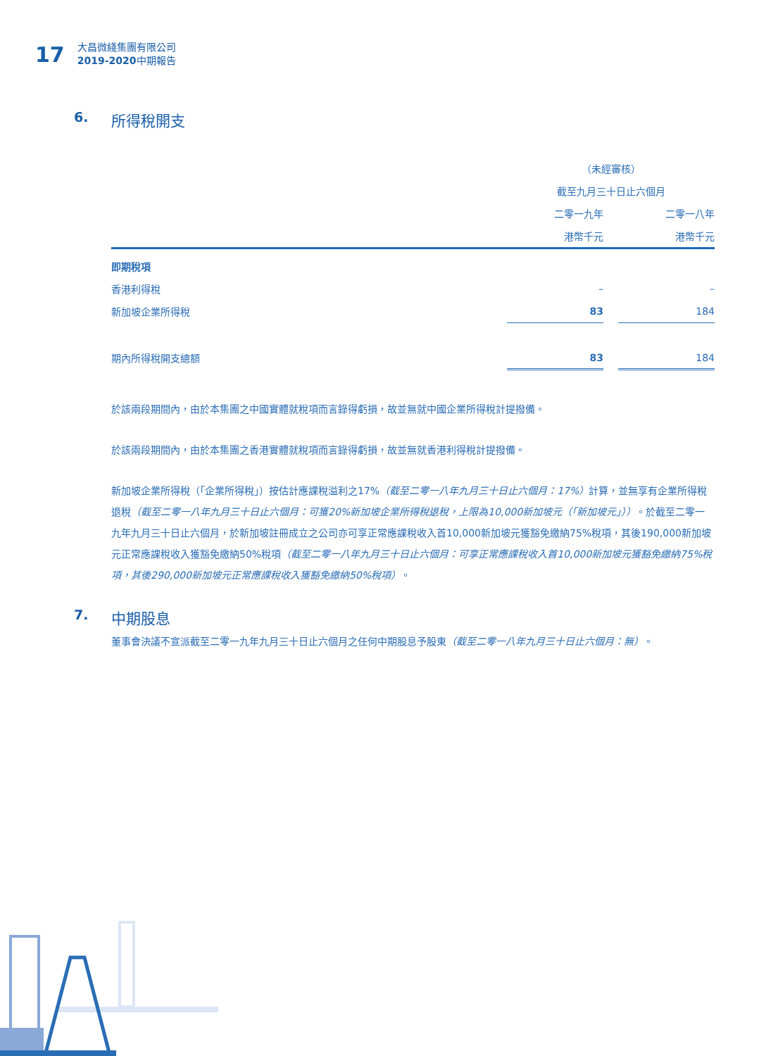17
大昌微綫集團有限公司
2019-2020中期報告
6. 所得稅開支
| | （未經審核） | | |
| --- | --- | --- | --- |
| | 截至九月三十日止六個月 | | |
| | 二零一九年 | | 二零一八年 |
| | 港幣千元 | | 港幣千元 |
| 即期稅項 | | | |
| 香港利得稅 | – | | – |
| 新加坡企業所得稅 | 83 | | 184 |
| 期內所得稅開支總額 | 83 | | 184 |
於該兩段期間內，由於本集團之中國實體就稅項而言錄得虧損，故並無就中國企業所得稅計提撥備。
於該兩段期間內，由於本集團之香港實體就稅項而言錄得虧損，故並無就香港利得稅計提撥備。
新加坡企業所得稅（「企業所得稅」）按估計應課稅溢利之17%（截至二零一八年九月三十日止六個月：17%）計算，並無享有企業所得稅退稅（截至二零一八年九月三十日止六個月：可獲20%新加坡企業所得稅退稅，上限為10,000新加坡元（「新加坡元」））。於截至二零一九年九月三十日止六個月，於新加坡註冊成立之公司亦可享正常應課稅收入首10,000新加坡元獲豁免繳納75%稅項，其後190,000新加坡元正常應課稅收入獲豁免繳納50%稅項（截至二零一八年九月三十日止六個月：可享正常應課稅收入首10,000新加坡元獲豁免繳納75%稅項，其後290,000新加坡元正常應課稅收入獲豁免繳納50%稅項）。
7. 中期股息
董事會決議不宣派截至二零一九年九月三十日止六個月之任何中期股息予股東（截至二零一八年九月三十日止六個月：無）。